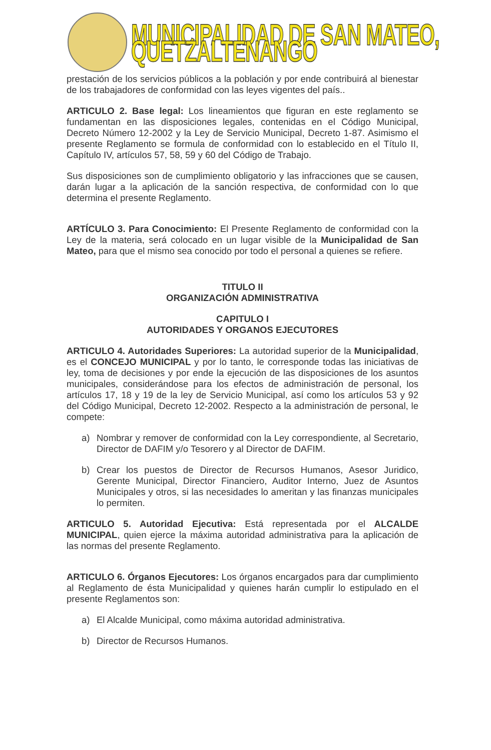MUNICIPALIDAD DE SAN MATEO, QUETZALTENANGO
prestación de los servicios públicos a la población y por ende contribuirá al bienestar de los trabajadores de conformidad con las leyes vigentes del país..
ARTICULO 2. Base legal: Los lineamientos que figuran en este reglamento se fundamentan en las disposiciones legales, contenidas en el Código Municipal, Decreto Número 12-2002 y la Ley de Servicio Municipal, Decreto 1-87. Asimismo el presente Reglamento se formula de conformidad con lo establecido en el Título II, Capítulo IV, artículos 57, 58, 59 y 60 del Código de Trabajo.
Sus disposiciones son de cumplimiento obligatorio y las infracciones que se causen, darán lugar a la aplicación de la sanción respectiva, de conformidad con lo que determina el presente Reglamento.
ARTÍCULO 3. Para Conocimiento: El Presente Reglamento de conformidad con la Ley de la materia, será colocado en un lugar visible de la Municipalidad de San Mateo, para que el mismo sea conocido por todo el personal a quienes se refiere.
TITULO II
ORGANIZACIÓN ADMINISTRATIVA
CAPITULO I
AUTORIDADES Y ORGANOS EJECUTORES
ARTICULO 4. Autoridades Superiores: La autoridad superior de la Municipalidad, es el CONCEJO MUNICIPAL y por lo tanto, le corresponde todas las iniciativas de ley, toma de decisiones y por ende la ejecución de las disposiciones de los asuntos municipales, considerándose para los efectos de administración de personal, los artículos 17, 18 y 19 de la ley de Servicio Municipal, así como los artículos 53 y 92 del Código Municipal, Decreto 12-2002. Respecto a la administración de personal, le compete:
a) Nombrar y remover de conformidad con la Ley correspondiente, al Secretario, Director de DAFIM y/o Tesorero y al Director de DAFIM.
b) Crear los puestos de Director de Recursos Humanos, Asesor Juridico, Gerente Municipal, Director Financiero, Auditor Interno, Juez de Asuntos Municipales y otros, si las necesidades lo ameritan y las finanzas municipales lo permiten.
ARTICULO 5. Autoridad Ejecutiva: Está representada por el ALCALDE MUNICIPAL, quien ejerce la máxima autoridad administrativa para la aplicación de las normas del presente Reglamento.
ARTICULO 6. Órganos Ejecutores: Los órganos encargados para dar cumplimiento al Reglamento de ésta Municipalidad y quienes harán cumplir lo estipulado en el presente Reglamentos son:
a) El Alcalde Municipal, como máxima autoridad administrativa.
b) Director de Recursos Humanos.